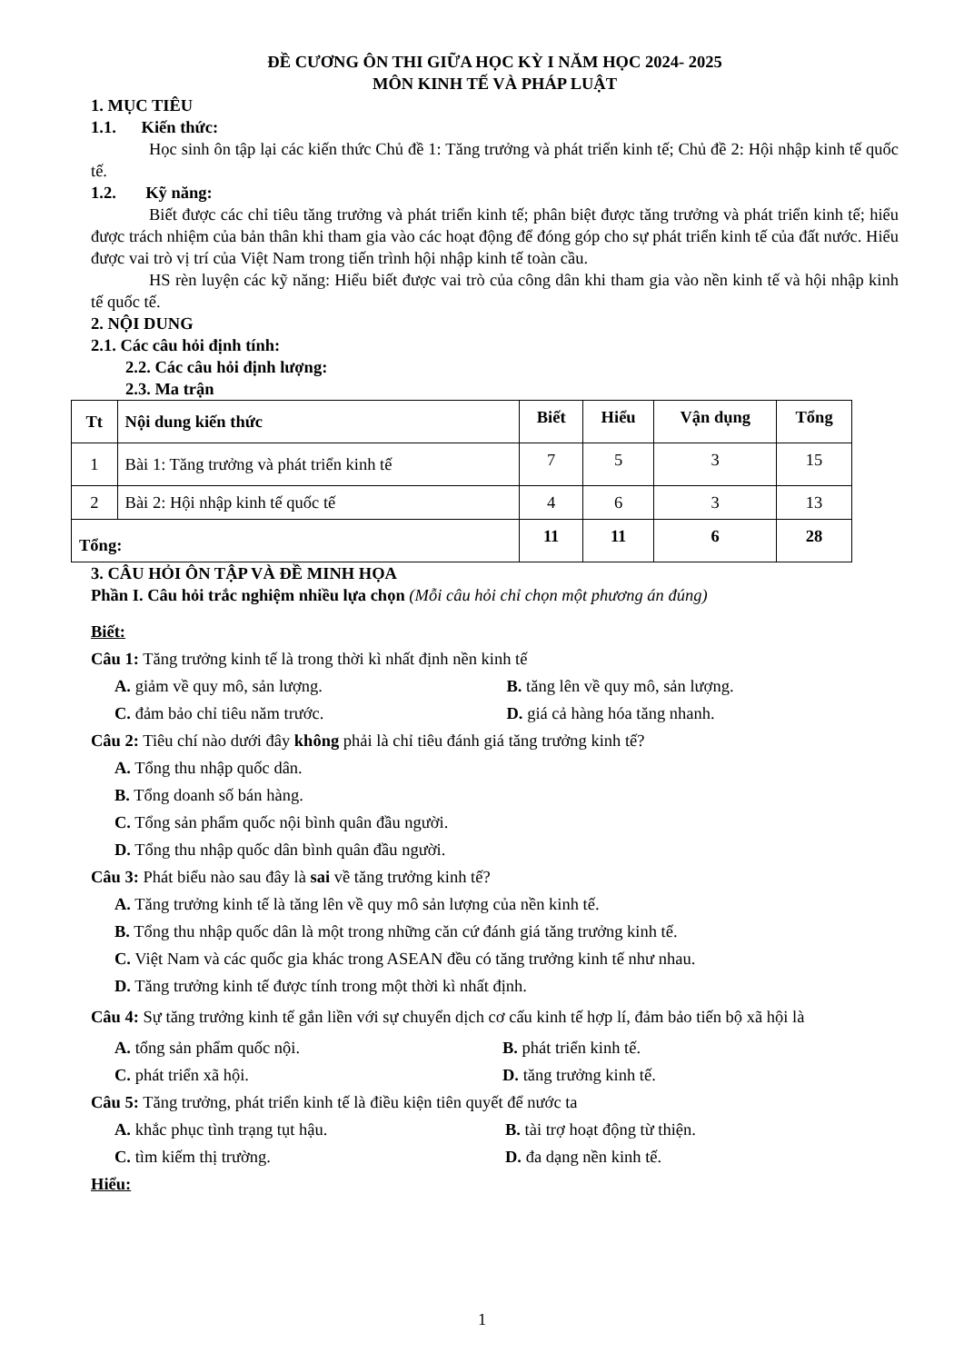ĐỀ CƯƠNG ÔN THI GIỮA HỌC KỲ I NĂM HỌC 2024- 2025
MÔN KINH TẾ VÀ PHÁP LUẬT
1. MỤC TIÊU
1.1. Kiến thức:
Học sinh ôn tập lại các kiến thức Chủ đề 1: Tăng trưởng và phát triển kinh tế; Chủ đề 2: Hội nhập kinh tế quốc tế.
1.2. Kỹ năng:
Biết được các chỉ tiêu tăng trưởng và phát triển kinh tế; phân biệt được tăng trưởng và phát triển kinh tế; hiểu được trách nhiệm của bản thân khi tham gia vào các hoạt động để đóng góp cho sự phát triển kinh tế của đất nước. Hiểu được vai trò vị trí của Việt Nam trong tiến trình hội nhập kinh tế toàn cầu.
HS rèn luyện các kỹ năng: Hiểu biết được vai trò của công dân khi tham gia vào nền kinh tế và hội nhập kinh tế quốc tế.
2. NỘI DUNG
2.1. Các câu hỏi định tính:
2.2. Các câu hỏi định lượng:
2.3. Ma trận
| Tt | Nội dung kiến thức | Biết | Hiểu | Vận dụng | Tổng |
| --- | --- | --- | --- | --- | --- |
| 1 | Bài 1: Tăng trưởng và phát triển kinh tế | 7 | 5 | 3 | 15 |
| 2 | Bài 2: Hội nhập kinh tế quốc tế | 4 | 6 | 3 | 13 |
| Tổng: | | 11 | 11 | 6 | 28 |
3. CÂU HỎI ÔN TẬP VÀ ĐỀ MINH HỌA
Phần I. Câu hỏi trắc nghiệm nhiều lựa chọn (Mỗi câu hỏi chỉ chọn một phương án đúng)
Biết:
Câu 1: Tăng trưởng kinh tế là trong thời kì nhất định nền kinh tế
A. giảm về quy mô, sản lượng. B. tăng lên về quy mô, sản lượng.
C. đảm bảo chỉ tiêu năm trước. D. giá cả hàng hóa tăng nhanh.
Câu 2: Tiêu chí nào dưới đây không phải là chỉ tiêu đánh giá tăng trưởng kinh tế?
A. Tổng thu nhập quốc dân.
B. Tổng doanh số bán hàng.
C. Tổng sản phẩm quốc nội bình quân đầu người.
D. Tổng thu nhập quốc dân bình quân đầu người.
Câu 3: Phát biểu nào sau đây là sai về tăng trưởng kinh tế?
A. Tăng trưởng kinh tế là tăng lên về quy mô sản lượng của nền kinh tế.
B. Tổng thu nhập quốc dân là một trong những căn cứ đánh giá tăng trưởng kinh tế.
C. Việt Nam và các quốc gia khác trong ASEAN đều có tăng trưởng kinh tế như nhau.
D. Tăng trưởng kinh tế được tính trong một thời kì nhất định.
Câu 4: Sự tăng trưởng kinh tế gắn liền với sự chuyển dịch cơ cấu kinh tế hợp lí, đảm bảo tiến bộ xã hội là
A. tổng sản phẩm quốc nội. B. phát triển kinh tế.
C. phát triển xã hội. D. tăng trưởng kinh tế.
Câu 5: Tăng trưởng, phát triển kinh tế là điều kiện tiên quyết để nước ta
A. khắc phục tình trạng tụt hậu. B. tài trợ hoạt động từ thiện.
C. tìm kiếm thị trường. D. đa dạng nền kinh tế.
Hiểu:
1